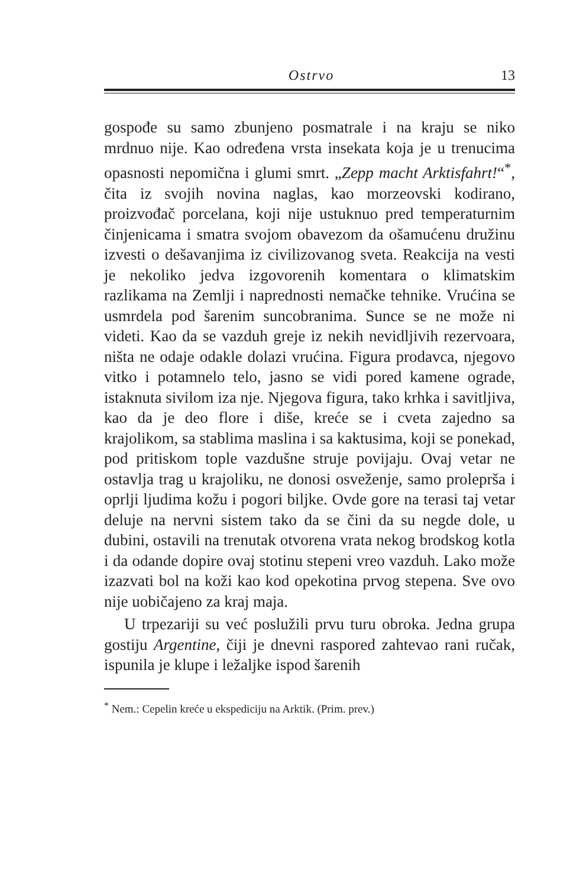Ostrvo 13
gospođe su samo zbunjeno posmatrale i na kraju se niko mrdnuo nije. Kao određena vrsta insekata koja je u trenucima opasnosti nepomična i glumi smrt. „Zepp macht Arktisfahrt!“<sup>*</sup>, čita iz svojih novina naglas, kao morzeovski kodirano, proizvođač porcelana, koji nije ustuknuo pred temperaturnim činjenicama i smatra svojom obavezom da ošamućenu družinu izvesti o dešavanjima iz civilizovanog sveta. Reakcija na vesti je nekoliko jedva izgovorenih komentara o klimatskim razlikama na Zemlji i naprednosti nemačke tehnike. Vrućina se usmrdela pod šarenim suncobranima. Sunce se ne može ni videti. Kao da se vazduh greje iz nekih nevidljivih rezervoara, ništa ne odaje odakle dolazi vrućina. Figura prodavca, njegovo vitko i potamnelo telo, jasno se vidi pored kamene ograde, istaknuta sivilom iza nje. Njegova figura, tako krhka i savitljiva, kao da je deo flore i diše, kreće se i cveta zajedno sa krajolikom, sa stablima maslina i sa kaktusima, koji se ponekad, pod pritiskom tople vazdušne struje povijaju. Ovaj vetar ne ostavlja trag u krajoliku, ne donosi osveženje, samo proleprša i oprlji ljudima kožu i pogori biljke. Ovde gore na terasi taj vetar deluje na nervni sistem tako da se čini da su negde dole, u dubini, ostavili na trenutak otvorena vrata nekog brodskog kotla i da odande dopire ovaj stotinu stepeni vreo vazduh. Lako može izazvati bol na koži kao kod opekotina prvog stepena. Sve ovo nije uobičajeno za kraj maja.
U trpezariji su već poslužili prvu turu obroka. Jedna grupa gostiju Argentine, čiji je dnevni raspored zahtevao rani ručak, ispunila je klupe i ležaljke ispod šarenih
<sup>*</sup> Nem.: Cepelin kreće u ekspediciju na Arktik. (Prim. prev.)